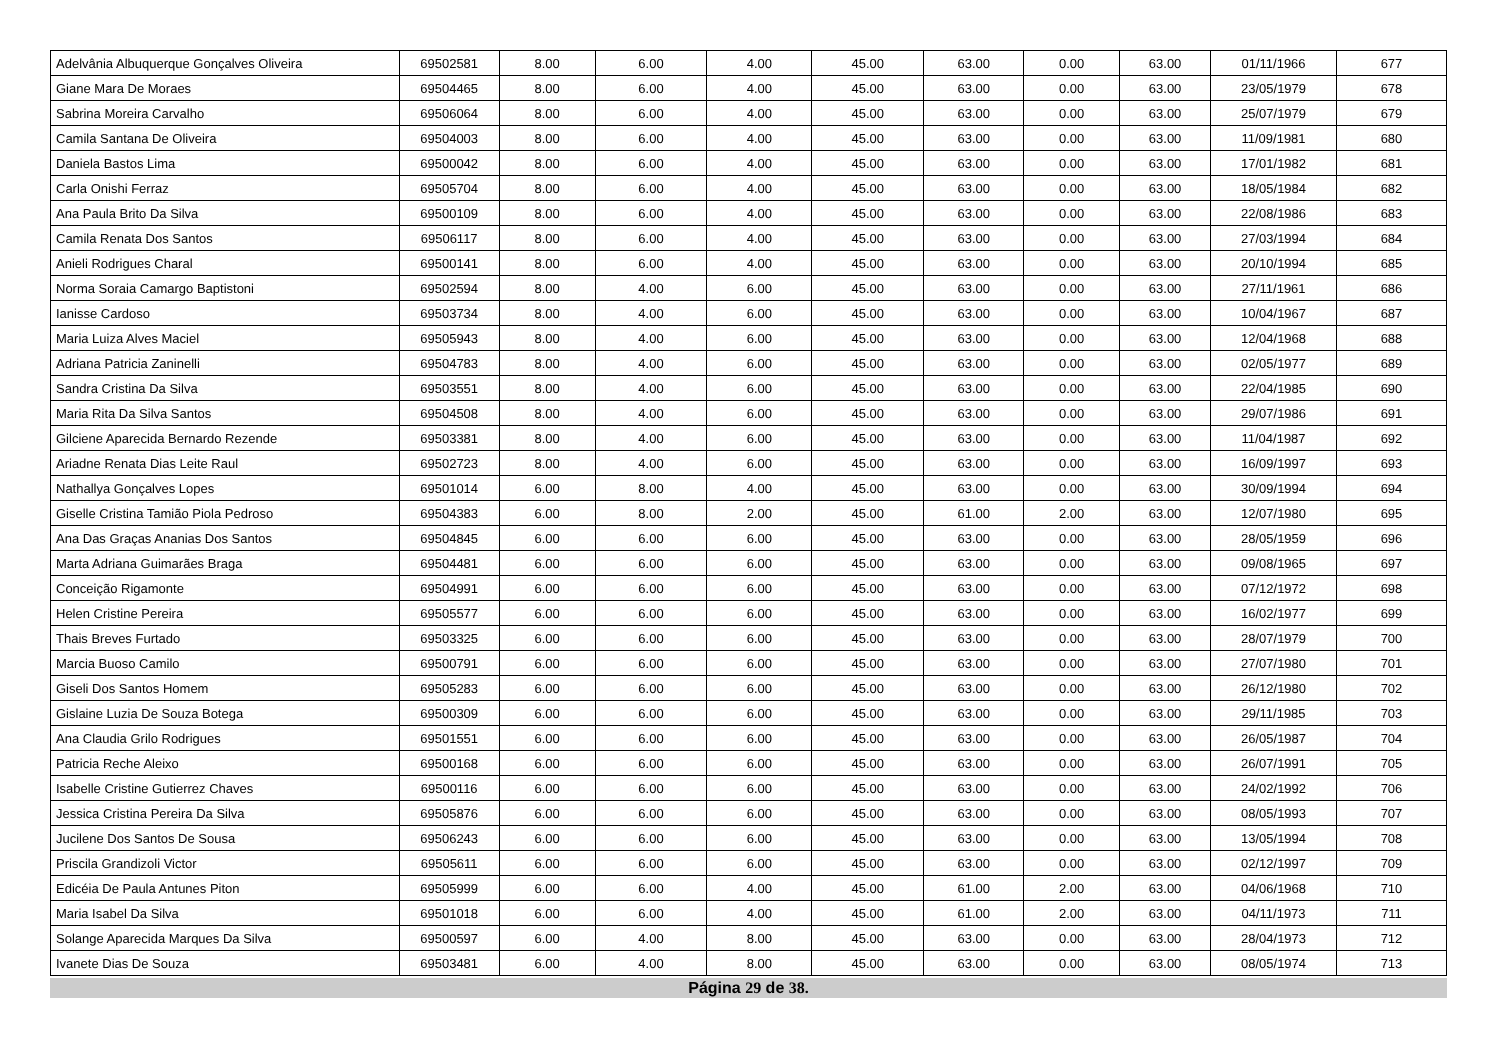| Adelvânia Albuquerque Gonçalves Oliveira | 69502581 | 8.00 | 6.00 | 4.00 | 45.00 | 63.00 | 0.00 | 63.00 | 01/11/1966 | 677 |
| Giane Mara De Moraes | 69504465 | 8.00 | 6.00 | 4.00 | 45.00 | 63.00 | 0.00 | 63.00 | 23/05/1979 | 678 |
| Sabrina Moreira Carvalho | 69506064 | 8.00 | 6.00 | 4.00 | 45.00 | 63.00 | 0.00 | 63.00 | 25/07/1979 | 679 |
| Camila Santana De Oliveira | 69504003 | 8.00 | 6.00 | 4.00 | 45.00 | 63.00 | 0.00 | 63.00 | 11/09/1981 | 680 |
| Daniela Bastos Lima | 69500042 | 8.00 | 6.00 | 4.00 | 45.00 | 63.00 | 0.00 | 63.00 | 17/01/1982 | 681 |
| Carla Onishi Ferraz | 69505704 | 8.00 | 6.00 | 4.00 | 45.00 | 63.00 | 0.00 | 63.00 | 18/05/1984 | 682 |
| Ana Paula Brito Da Silva | 69500109 | 8.00 | 6.00 | 4.00 | 45.00 | 63.00 | 0.00 | 63.00 | 22/08/1986 | 683 |
| Camila Renata Dos Santos | 69506117 | 8.00 | 6.00 | 4.00 | 45.00 | 63.00 | 0.00 | 63.00 | 27/03/1994 | 684 |
| Anieli Rodrigues Charal | 69500141 | 8.00 | 6.00 | 4.00 | 45.00 | 63.00 | 0.00 | 63.00 | 20/10/1994 | 685 |
| Norma Soraia Camargo Baptistoni | 69502594 | 8.00 | 4.00 | 6.00 | 45.00 | 63.00 | 0.00 | 63.00 | 27/11/1961 | 686 |
| Ianisse Cardoso | 69503734 | 8.00 | 4.00 | 6.00 | 45.00 | 63.00 | 0.00 | 63.00 | 10/04/1967 | 687 |
| Maria Luiza Alves Maciel | 69505943 | 8.00 | 4.00 | 6.00 | 45.00 | 63.00 | 0.00 | 63.00 | 12/04/1968 | 688 |
| Adriana Patricia Zaninelli | 69504783 | 8.00 | 4.00 | 6.00 | 45.00 | 63.00 | 0.00 | 63.00 | 02/05/1977 | 689 |
| Sandra Cristina Da Silva | 69503551 | 8.00 | 4.00 | 6.00 | 45.00 | 63.00 | 0.00 | 63.00 | 22/04/1985 | 690 |
| Maria Rita Da Silva Santos | 69504508 | 8.00 | 4.00 | 6.00 | 45.00 | 63.00 | 0.00 | 63.00 | 29/07/1986 | 691 |
| Gilciene Aparecida Bernardo Rezende | 69503381 | 8.00 | 4.00 | 6.00 | 45.00 | 63.00 | 0.00 | 63.00 | 11/04/1987 | 692 |
| Ariadne Renata Dias Leite Raul | 69502723 | 8.00 | 4.00 | 6.00 | 45.00 | 63.00 | 0.00 | 63.00 | 16/09/1997 | 693 |
| Nathallya Gonçalves Lopes | 69501014 | 6.00 | 8.00 | 4.00 | 45.00 | 63.00 | 0.00 | 63.00 | 30/09/1994 | 694 |
| Giselle Cristina Tamião Piola Pedroso | 69504383 | 6.00 | 8.00 | 2.00 | 45.00 | 61.00 | 2.00 | 63.00 | 12/07/1980 | 695 |
| Ana Das Graças Ananias Dos Santos | 69504845 | 6.00 | 6.00 | 6.00 | 45.00 | 63.00 | 0.00 | 63.00 | 28/05/1959 | 696 |
| Marta Adriana Guimarães Braga | 69504481 | 6.00 | 6.00 | 6.00 | 45.00 | 63.00 | 0.00 | 63.00 | 09/08/1965 | 697 |
| Conceição Rigamonte | 69504991 | 6.00 | 6.00 | 6.00 | 45.00 | 63.00 | 0.00 | 63.00 | 07/12/1972 | 698 |
| Helen Cristine Pereira | 69505577 | 6.00 | 6.00 | 6.00 | 45.00 | 63.00 | 0.00 | 63.00 | 16/02/1977 | 699 |
| Thais Breves Furtado | 69503325 | 6.00 | 6.00 | 6.00 | 45.00 | 63.00 | 0.00 | 63.00 | 28/07/1979 | 700 |
| Marcia Buoso Camilo | 69500791 | 6.00 | 6.00 | 6.00 | 45.00 | 63.00 | 0.00 | 63.00 | 27/07/1980 | 701 |
| Giseli Dos Santos Homem | 69505283 | 6.00 | 6.00 | 6.00 | 45.00 | 63.00 | 0.00 | 63.00 | 26/12/1980 | 702 |
| Gislaine Luzia De Souza Botega | 69500309 | 6.00 | 6.00 | 6.00 | 45.00 | 63.00 | 0.00 | 63.00 | 29/11/1985 | 703 |
| Ana Claudia Grilo Rodrigues | 69501551 | 6.00 | 6.00 | 6.00 | 45.00 | 63.00 | 0.00 | 63.00 | 26/05/1987 | 704 |
| Patricia Reche Aleixo | 69500168 | 6.00 | 6.00 | 6.00 | 45.00 | 63.00 | 0.00 | 63.00 | 26/07/1991 | 705 |
| Isabelle Cristine Gutierrez Chaves | 69500116 | 6.00 | 6.00 | 6.00 | 45.00 | 63.00 | 0.00 | 63.00 | 24/02/1992 | 706 |
| Jessica Cristina Pereira Da Silva | 69505876 | 6.00 | 6.00 | 6.00 | 45.00 | 63.00 | 0.00 | 63.00 | 08/05/1993 | 707 |
| Jucilene Dos Santos De Sousa | 69506243 | 6.00 | 6.00 | 6.00 | 45.00 | 63.00 | 0.00 | 63.00 | 13/05/1994 | 708 |
| Priscila Grandizoli Victor | 69505611 | 6.00 | 6.00 | 6.00 | 45.00 | 63.00 | 0.00 | 63.00 | 02/12/1997 | 709 |
| Edicéia De Paula Antunes Piton | 69505999 | 6.00 | 6.00 | 4.00 | 45.00 | 61.00 | 2.00 | 63.00 | 04/06/1968 | 710 |
| Maria Isabel Da Silva | 69501018 | 6.00 | 6.00 | 4.00 | 45.00 | 61.00 | 2.00 | 63.00 | 04/11/1973 | 711 |
| Solange Aparecida Marques Da Silva | 69500597 | 6.00 | 4.00 | 8.00 | 45.00 | 63.00 | 0.00 | 63.00 | 28/04/1973 | 712 |
| Ivanete Dias De Souza | 69503481 | 6.00 | 4.00 | 8.00 | 45.00 | 63.00 | 0.00 | 63.00 | 08/05/1974 | 713 |
Página 29 de 38.